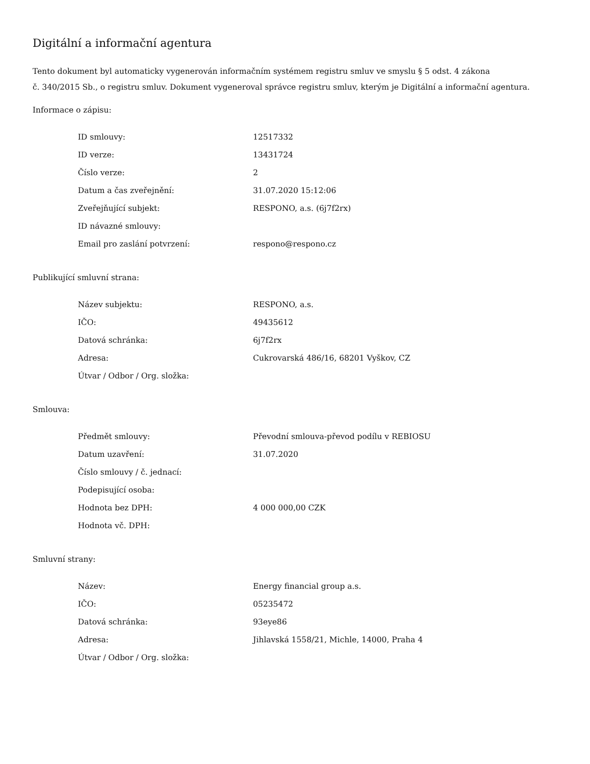Digitální a informační agentura
Tento dokument byl automaticky vygenerován informačním systémem registru smluv ve smyslu § 5 odst. 4 zákona
č. 340/2015 Sb., o registru smluv. Dokument vygeneroval správce registru smluv, kterým je Digitální a informační agentura.
Informace o zápisu:
| ID smlouvy: | 12517332 |
| ID verze: | 13431724 |
| Číslo verze: | 2 |
| Datum a čas zveřejnění: | 31.07.2020 15:12:06 |
| Zveřejňující subjekt: | RESPONO, a.s. (6j7f2rx) |
| ID návazné smlouvy: | |
| Email pro zaslání potvrzení: | respono@respono.cz |
Publikující smluvní strana:
| Název subjektu: | RESPONO, a.s. |
| IČO: | 49435612 |
| Datová schránka: | 6j7f2rx |
| Adresa: | Cukrovarská 486/16, 68201 Vyškov, CZ |
| Útvar / Odbor / Org. složka: | |
Smlouva:
| Předmět smlouvy: | Převodní smlouva-převod podílu v REBIOSU |
| Datum uzavření: | 31.07.2020 |
| Číslo smlouvy / č. jednací: | |
| Podepisující osoba: | |
| Hodnota bez DPH: | 4 000 000,00 CZK |
| Hodnota vč. DPH: | |
Smluvní strany:
| Název: | Energy financial group a.s. |
| IČO: | 05235472 |
| Datová schránka: | 93eye86 |
| Adresa: | Jihlavská 1558/21, Michle, 14000, Praha 4 |
| Útvar / Odbor / Org. složka: | |